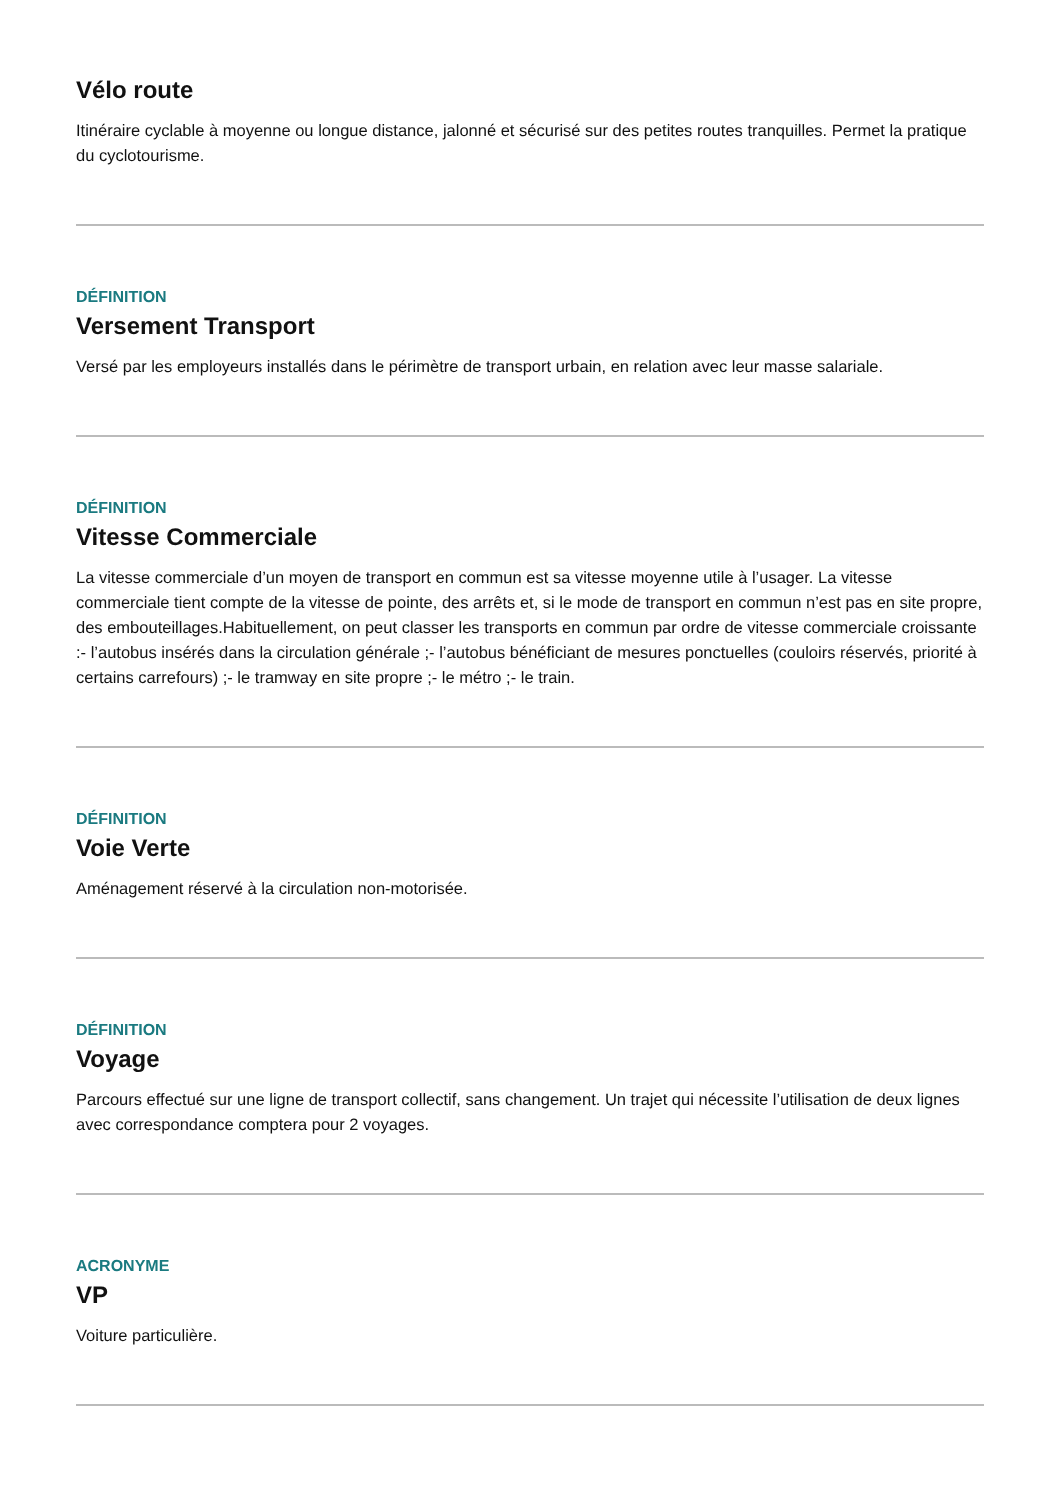Vélo route
Itinéraire cyclable à moyenne ou longue distance, jalonné et sécurisé sur des petites routes tranquilles. Permet la pratique du cyclotourisme.
DÉFINITION
Versement Transport
Versé par les employeurs installés dans le périmètre de transport urbain, en relation avec leur masse salariale.
DÉFINITION
Vitesse Commerciale
La vitesse commerciale d’un moyen de transport en commun est sa vitesse moyenne utile à l’usager. La vitesse commerciale tient compte de la vitesse de pointe, des arrêts et, si le mode de transport en commun n’est pas en site propre, des embouteillages.Habituellement, on peut classer les transports en commun par ordre de vitesse commerciale croissante :- l’autobus insérés dans la circulation générale ;- l’autobus bénéficiant de mesures ponctuelles (couloirs réservés, priorité à certains carrefours) ;- le tramway en site propre ;- le métro ;- le train.
DÉFINITION
Voie Verte
Aménagement réservé à la circulation non-motorisée.
DÉFINITION
Voyage
Parcours effectué sur une ligne de transport collectif, sans changement. Un trajet qui nécessite l’utilisation de deux lignes avec correspondance comptera pour 2 voyages.
ACRONYME
VP
Voiture particulière.